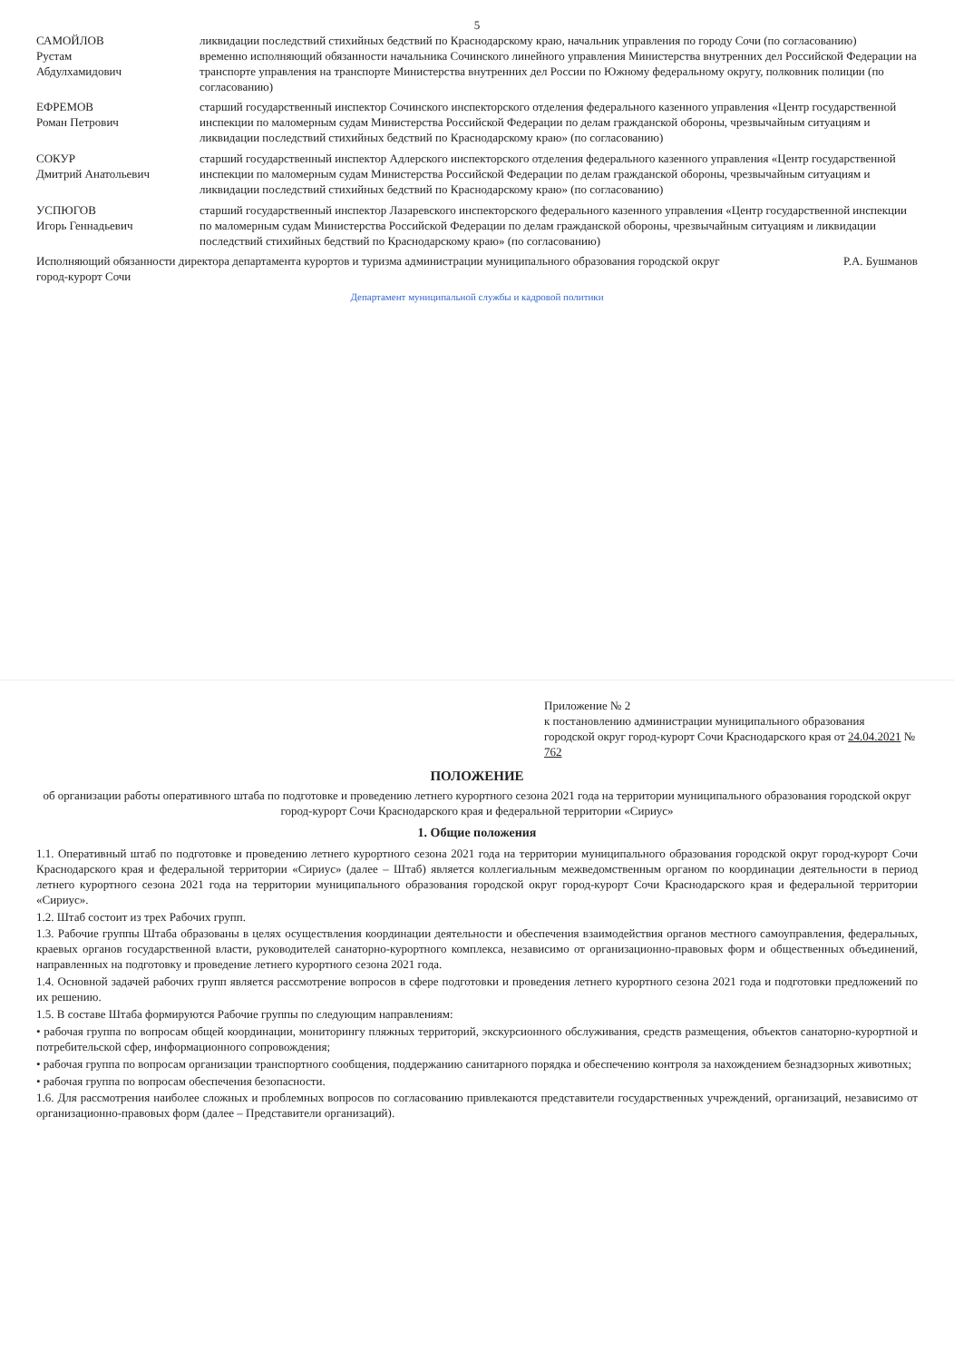5
САМОЙЛОВ
Рустам
Абдулхамидович
ликвидации последствий стихийных бедствий по Краснодарскому краю, начальник управления по городу Сочи (по согласованию)
временно исполняющий обязанности начальника Сочинского линейного управления Министерства внутренних дел Российской Федерации на транспорте управления на транспорте Министерства внутренних дел России по Южному федеральному округу, полковник полиции (по согласованию)
ЕФРЕМОВ
Роман Петрович
старший государственный инспектор Сочинского инспекторского отделения федерального казенного управления «Центр государственной инспекции по маломерным судам Министерства Российской Федерации по делам гражданской обороны, чрезвычайным ситуациям и ликвидации последствий стихийных бедствий по Краснодарскому краю» (по согласованию)
СОКУР
Дмитрий Анатольевич
старший государственный инспектор Адлерского инспекторского отделения федерального казенного управления «Центр государственной инспекции по маломерным судам Министерства Российской Федерации по делам гражданской обороны, чрезвычайным ситуациям и ликвидации последствий стихийных бедствий по Краснодарскому краю» (по согласованию)
УСПЮГОВ
Игорь Геннадьевич
старший государственный инспектор Лазаревского инспекторского федерального казенного управления «Центр государственной инспекции по маломерным судам Министерства Российской Федерации по делам гражданской обороны, чрезвычайным ситуациям и ликвидации последствий стихийных бедствий по Краснодарскому краю» (по согласованию)
Исполняющий обязанности директора департамента курортов и туризма администрации муниципального образования городской округ город-курорт Сочи
Р.А. Бушманов
Департамент муниципальной службы и кадровой политики
Приложение № 2
к постановлению администрации муниципального образования городской округ город-курорт Сочи Краснодарского края от 24.04.2021 № 762
ПОЛОЖЕНИЕ
об организации работы оперативного штаба по подготовке и проведению летнего курортного сезона 2021 года на территории муниципального образования городской округ город-курорт Сочи Краснодарского края и федеральной территории «Сириус»
1. Общие положения
1.1. Оперативный штаб по подготовке и проведению летнего курортного сезона 2021 года на территории муниципального образования городской округ город-курорт Сочи Краснодарского края и федеральной территории «Сириус» (далее – Штаб) является коллегиальным межведомственным органом по координации деятельности в период летнего курортного сезона 2021 года на территории муниципального образования городской округ город-курорт Сочи Краснодарского края и федеральной территории «Сириус».
1.2. Штаб состоит из трех Рабочих групп.
1.3. Рабочие группы Штаба образованы в целях осуществления координации деятельности и обеспечения взаимодействия органов местного самоуправления, федеральных, краевых органов государственной власти, руководителей санаторно-курортного комплекса, независимо от организационно-правовых форм и общественных объединений, направленных на подготовку и проведение летнего курортного сезона 2021 года.
1.4. Основной задачей рабочих групп является рассмотрение вопросов в сфере подготовки и проведения летнего курортного сезона 2021 года и подготовки предложений по их решению.
1.5. В составе Штаба формируются Рабочие группы по следующим направлениям:
• рабочая группа по вопросам общей координации, мониторингу пляжных территорий, экскурсионного обслуживания, средств размещения, объектов санаторно-курортной и потребительской сфер, информационного сопровождения;
• рабочая группа по вопросам организации транспортного сообщения, поддержанию санитарного порядка и обеспечению контроля за нахождением безнадзорных животных;
• рабочая группа по вопросам обеспечения безопасности.
1.6. Для рассмотрения наиболее сложных и проблемных вопросов по согласованию привлекаются представители государственных учреждений, организаций, независимо от организационно-правовых форм (далее – Представители организаций).